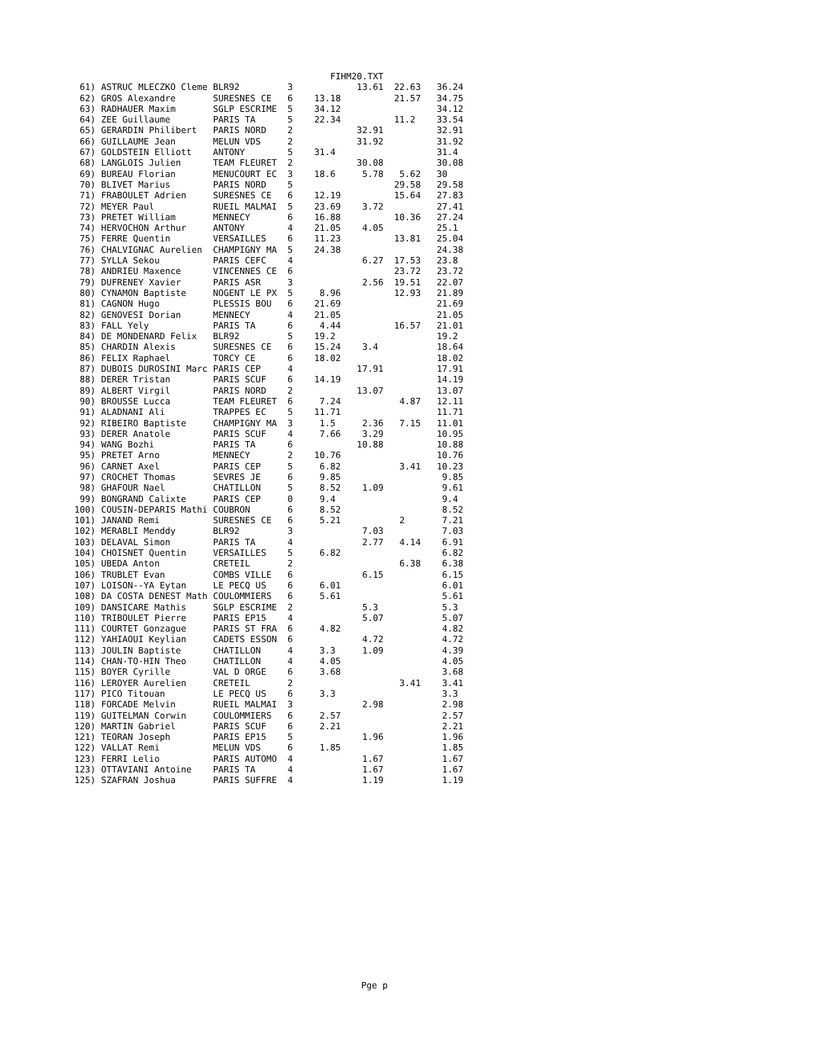FIHM20.TXT
 61) ASTRUC MLECZKO Cleme BLR92         3            13.61  22.63   36.24
 62) GROS Alexandre       SURESNES CE   6    13.18          21.57   34.75
 63) RADHAUER Maxim       SGLP ESCRIME  5    34.12                  34.12
 64) ZEE Guillaume        PARIS TA      5    22.34          11.2    33.54
 65) GERARDIN Philibert   PARIS NORD    2            32.91          32.91
 66) GUILLAUME Jean       MELUN VDS     2            31.92          31.92
 67) GOLDSTEIN Elliott    ANTONY        5    31.4                   31.4
 68) LANGLOIS Julien      TEAM FLEURET  2            30.08          30.08
 69) BUREAU Florian       MENUCOURT EC  3    18.6     5.78   5.62   30
 70) BLIVET Marius        PARIS NORD    5                   29.58   29.58
 71) FRABOULET Adrien     SURESNES CE   6    12.19          15.64   27.83
 72) MEYER Paul           RUEIL MALMAI  5    23.69    3.72          27.41
 73) PRETET William       MENNECY       6    16.88          10.36   27.24
 74) HERVOCHON Arthur     ANTONY        4    21.05    4.05          25.1
 75) FERRE Quentin        VERSAILLES    6    11.23          13.81   25.04
 76) CHALVIGNAC Aurelien  CHAMPIGNY MA  5    24.38                  24.38
 77) SYLLA Sekou          PARIS CEFC    4             6.27  17.53   23.8
 78) ANDRIEU Maxence      VINCENNES CE  6                   23.72   23.72
 79) DUFRENEY Xavier      PARIS ASR     3             2.56  19.51   22.07
 80) CYNAMON Baptiste     NOGENT LE PX  5     8.96          12.93   21.89
 81) CAGNON Hugo          PLESSIS BOU   6    21.69                  21.69
 82) GENOVESI Dorian      MENNECY       4    21.05                  21.05
 83) FALL Yely            PARIS TA      6     4.44          16.57   21.01
 84) DE MONDENARD Felix   BLR92         5    19.2                   19.2
 85) CHARDIN Alexis       SURESNES CE   6    15.24    3.4           18.64
 86) FELIX Raphael        TORCY CE      6    18.02                  18.02
 87) DUBOIS DUROSINI Marc PARIS CEP     4            17.91          17.91
 88) DERER Tristan        PARIS SCUF    6    14.19                  14.19
 89) ALBERT Virgil        PARIS NORD    2            13.07          13.07
 90) BROUSSE Lucca        TEAM FLEURET  6     7.24           4.87   12.11
 91) ALADNANI Ali         TRAPPES EC    5    11.71                  11.71
 92) RIBEIRO Baptiste     CHAMPIGNY MA  3     1.5     2.36   7.15   11.01
 93) DERER Anatole        PARIS SCUF    4     7.66    3.29          10.95
 94) WANG Bozhi           PARIS TA      6            10.88          10.88
 95) PRETET Arno          MENNECY       2    10.76                  10.76
 96) CARNET Axel          PARIS CEP     5     6.82           3.41   10.23
 97) CROCHET Thomas       SEVRES JE     6     9.85                   9.85
 98) GHAFOUR Nael         CHATILLON     5     8.52    1.09           9.61
 99) BONGRAND Calixte     PARIS CEP     0     9.4                    9.4
100) COUSIN-DEPARIS Mathi COUBRON       6     8.52                   8.52
101) JANAND Remi          SURESNES CE   6     5.21           2       7.21
102) MERABLI Menddy       BLR92         3             7.03           7.03
103) DELAVAL Simon        PARIS TA      4             2.77   4.14    6.91
104) CHOISNET Quentin     VERSAILLES    5     6.82                   6.82
105) UBEDA Anton          CRETEIL       2                    6.38    6.38
106) TRUBLET Evan         COMBS VILLE   6             6.15           6.15
107) LOISON--YA Eytan     LE PECQ US    6     6.01                   6.01
108) DA COSTA DENEST Math COULOMMIERS   6     5.61                   5.61
109) DANSICARE Mathis     SGLP ESCRIME  2             5.3            5.3
110) TRIBOULET Pierre     PARIS EP15    4             5.07           5.07
111) COURTET Gonzague     PARIS ST FRA  6     4.82                   4.82
112) YAHIAOUI Keylian     CADETS ESSON  6             4.72           4.72
113) JOULIN Baptiste      CHATILLON     4     3.3     1.09           4.39
114) CHAN-TO-HIN Theo     CHATILLON     4     4.05                   4.05
115) BOYER Cyrille        VAL D ORGE    6     3.68                   3.68
116) LEROYER Aurelien     CRETEIL       2                    3.41    3.41
117) PICO Titouan         LE PECQ US    6     3.3                    3.3
118) FORCADE Melvin       RUEIL MALMAI  3             2.98           2.98
119) GUITELMAN Corwin     COULOMMIERS   6     2.57                   2.57
120) MARTIN Gabriel       PARIS SCUF    6     2.21                   2.21
121) TEORAN Joseph        PARIS EP15    5             1.96           1.96
122) VALLAT Remi          MELUN VDS     6     1.85                   1.85
123) FERRI Lelio          PARIS AUTOMO  4             1.67           1.67
123) OTTAVIANI Antoine    PARIS TA      4             1.67           1.67
125) SZAFRAN Joshua       PARIS SUFFRE  4             1.19           1.19
Pge p